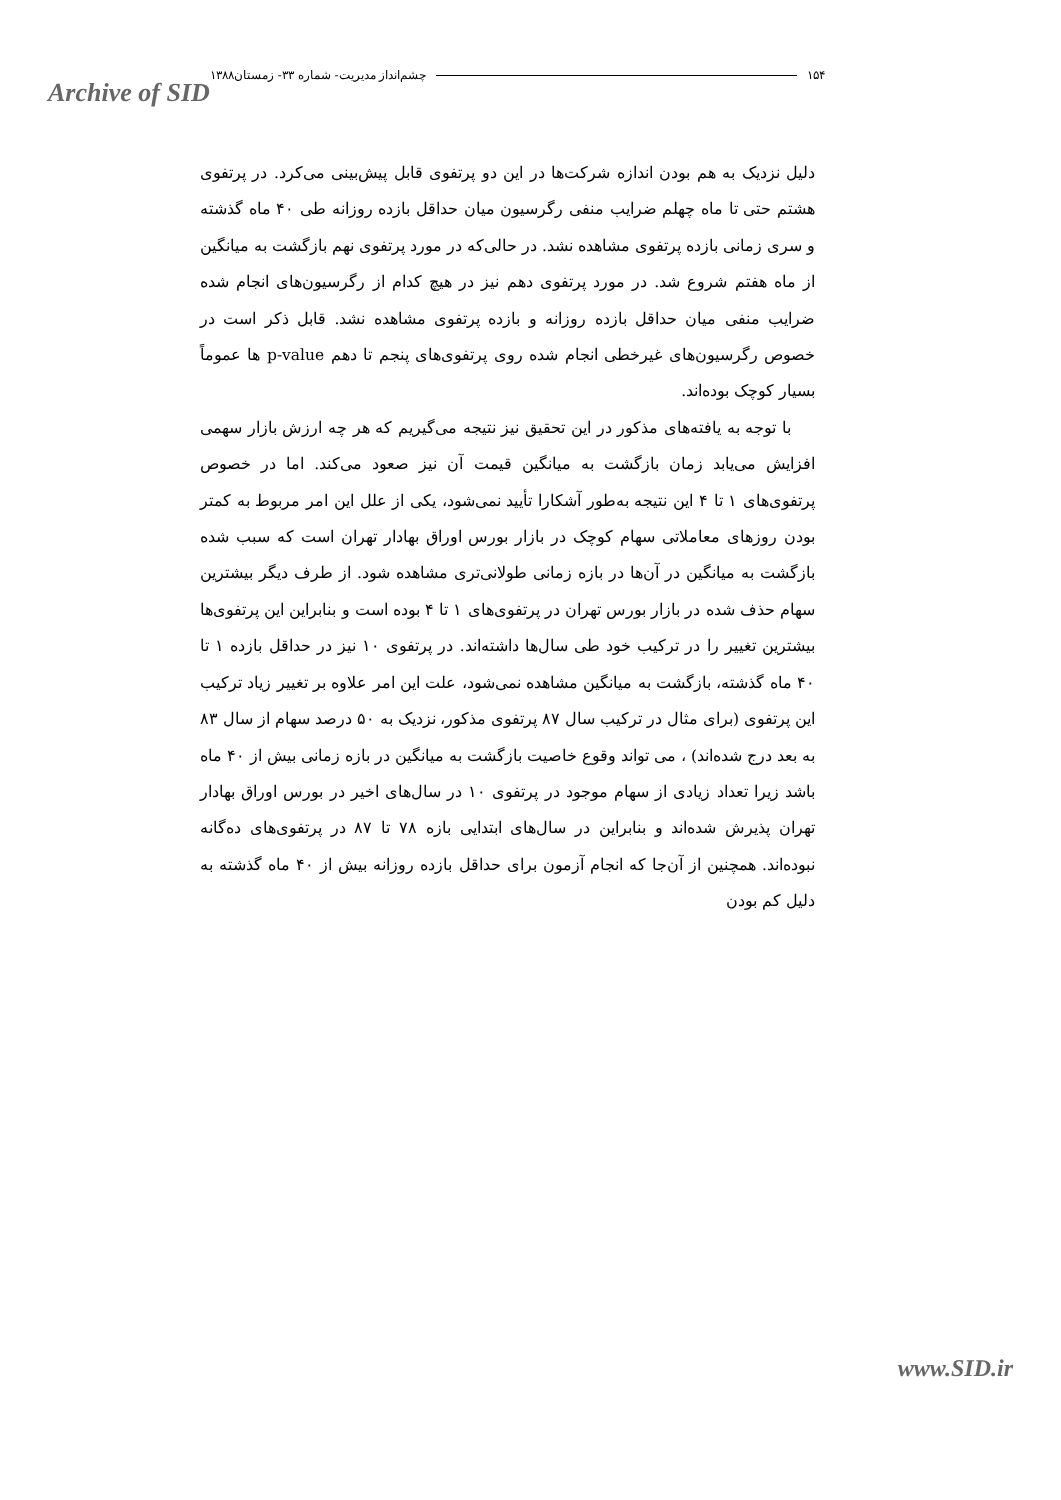Archive of SID
۱۵۴ چشم‌انداز مدیریت- شماره ۳۳- زمستان۱۳۸۸
دلیل نزدیک به هم بودن اندازه شرکت‌ها در این دو پرتفوی قابل پیش‌بینی می‌کرد. در پرتفوی هشتم حتی تا ماه چهلم ضرایب منفی رگرسیون میان حداقل بازده روزانه طی ۴۰ ماه گذشته و سری زمانی بازده پرتفوی مشاهده نشد. در حالی‌که در مورد پرتفوی نهم بازگشت به میانگین از ماه هفتم شروع شد. در مورد پرتفوی دهم نیز در هیچ کدام از رگرسیون‌های انجام شده ضرایب منفی میان حداقل بازده روزانه و بازده پرتفوی مشاهده نشد. قابل ذکر است در خصوص رگرسیون‌های غیرخطی انجام شده روی پرتفوی‌های پنجم تا دهم p-value ها عموماً بسیار کوچک بوده‌اند.
با توجه به یافته‌های مذکور در این تحقیق نیز نتیجه می‌گیریم که هر چه ارزش بازار سهمی افزایش می‌یابد زمان بازگشت به میانگین قیمت آن نیز صعود می‌کند. اما در خصوص پرتفوی‌های ۱ تا ۴ این نتیجه به‌طور آشکارا تأیید نمی‌شود، یکی از علل این امر مربوط به کمتر بودن روزهای معاملاتی سهام کوچک در بازار بورس اوراق بهادار تهران است که سبب شده بازگشت به میانگین در آن‌ها در بازه زمانی طولانی‌تری مشاهده شود. از طرف دیگر بیشترین سهام حذف شده در بازار بورس تهران در پرتفوی‌های ۱ تا ۴ بوده است و بنابراین این پرتفوی‌ها بیشترین تغییر را در ترکیب خود طی سال‌ها داشته‌اند. در پرتفوی ۱۰ نیز در حداقل بازده ۱ تا ۴۰ ماه گذشته، بازگشت به میانگین مشاهده نمی‌شود، علت این امر علاوه بر تغییر زیاد ترکیب این پرتفوی (برای مثال در ترکیب سال ۸۷ پرتفوی مذکور، نزدیک به ۵۰ درصد سهام از سال ۸۳ به بعد درج شده‌اند) ، می تواند وقوع خاصیت بازگشت به میانگین در بازه زمانی بیش از ۴۰ ماه باشد زیرا تعداد زیادی از سهام موجود در پرتفوی ۱۰ در سال‌های اخیر در بورس اوراق بهادار تهران پذیرش شده‌اند و بنابراین در سال‌های ابتدایی بازه ۷۸ تا ۸۷ در پرتفوی‌های ده‌گانه نبوده‌اند. همچنین از آن‌جا که انجام آزمون برای حداقل بازده روزانه بیش از ۴۰ ماه گذشته به دلیل کم بودن
www.SID.ir